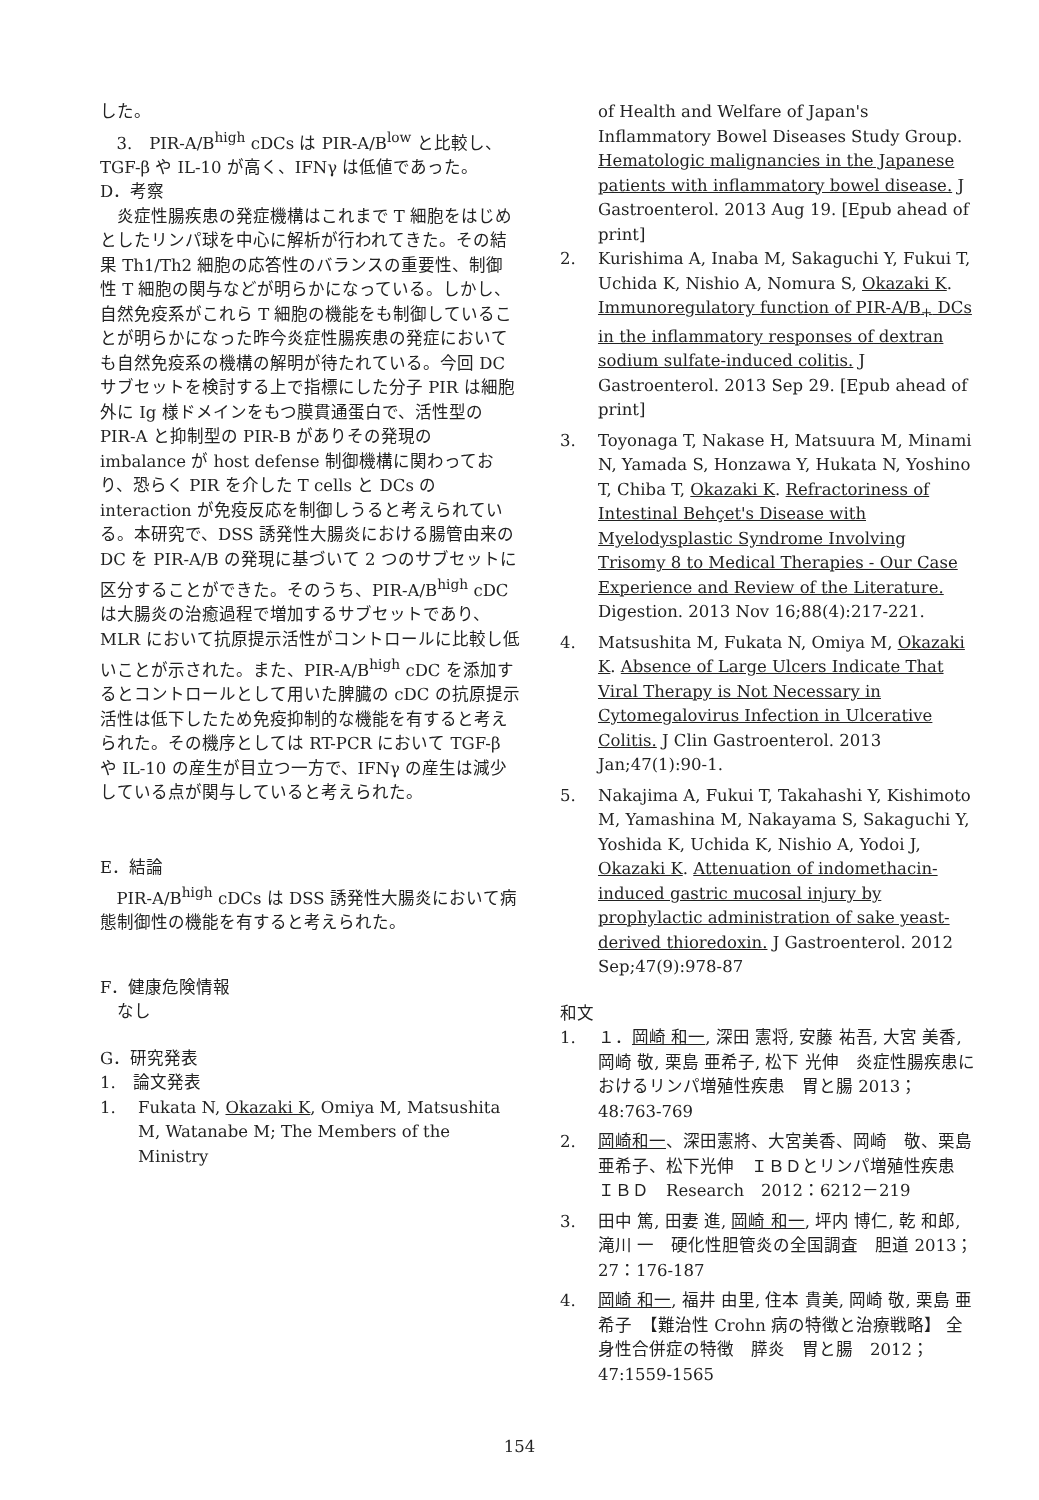した。
3.　PIR-A/B<sup>high</sup> cDCs は PIR-A/B<sup>low</sup> と比較し、TGF-β や IL-10 が高く、IFNγ は低値であった。
D．考察
炎症性腸疾患の発症機構はこれまで T 細胞をはじめとしたリンパ球を中心に解析が行われてきた。その結果 Th1/Th2 細胞の応答性のバランスの重要性、制御性 T 細胞の関与などが明らかになっている。しかし、自然免疫系がこれら T 細胞の機能をも制御していることが明らかになった昨今炎症性腸疾患の発症においても自然免疫系の機構の解明が待たれている。今回 DC サブセットを検討する上で指標にした分子 PIR は細胞外に Ig 様ドメインをもつ膜貫通蛋白で、活性型の PIR-A と抑制型の PIR-B がありその発現の imbalance が host defense 制御機構に関わっており、恐らく PIR を介した T cells と DCs の interaction が免疫反応を制御しうると考えられている。本研究で、DSS 誘発性大腸炎における腸管由来の DC を PIR-A/B の発現に基づいて 2 つのサブセットに区分することができた。そのうち、PIR-A/B<sup>high</sup> cDC は大腸炎の治癒過程で増加するサブセットであり、MLR において抗原提示活性がコントロールに比較し低いことが示された。また、PIR-A/B<sup>high</sup> cDC を添加するとコントロールとして用いた脾臓の cDC の抗原提示活性は低下したため免疫抑制的な機能を有すると考えられた。その機序としては RT-PCR において TGF-β や IL-10 の産生が目立つ一方で、IFNγ の産生は減少している点が関与していると考えられた。
E．結論
PIR-A/B<sup>high</sup> cDCs は DSS 誘発性大腸炎において病態制御性の機能を有すると考えられた。
F．健康危険情報
　なし
G．研究発表
1.　論文発表
1. Fukata N, Okazaki K, Omiya M, Matsushita M, Watanabe M; The Members of the Ministry
of Health and Welfare of Japan's Inflammatory Bowel Diseases Study Group. Hematologic malignancies in the Japanese patients with inflammatory bowel disease. J Gastroenterol. 2013 Aug 19. [Epub ahead of print]
2. Kurishima A, Inaba M, Sakaguchi Y, Fukui T, Uchida K, Nishio A, Nomura S, Okazaki K. Immunoregulatory function of PIR-A/B<sub>+</sub> DCs in the inflammatory responses of dextran sodium sulfate-induced colitis. J Gastroenterol. 2013 Sep 29. [Epub ahead of print]
3. Toyonaga T, Nakase H, Matsuura M, Minami N, Yamada S, Honzawa Y, Hukata N, Yoshino T, Chiba T, Okazaki K. Refractoriness of Intestinal Behçet's Disease with Myelodysplastic Syndrome Involving Trisomy 8 to Medical Therapies - Our Case Experience and Review of the Literature. Digestion. 2013 Nov 16;88(4):217-221.
4. Matsushita M, Fukata N, Omiya M, Okazaki K. Absence of Large Ulcers Indicate That Viral Therapy is Not Necessary in Cytomegalovirus Infection in Ulcerative Colitis. J Clin Gastroenterol. 2013 Jan;47(1):90-1.
5. Nakajima A, Fukui T, Takahashi Y, Kishimoto M, Yamashina M, Nakayama S, Sakaguchi Y, Yoshida K, Uchida K, Nishio A, Yodoi J, Okazaki K. Attenuation of indomethacin-induced gastric mucosal injury by prophylactic administration of sake yeast-derived thioredoxin. J Gastroenterol. 2012 Sep;47(9):978-87
和文
1. １．岡崎 和一, 深田 憲将, 安藤 祐吾, 大宮 美香, 岡崎 敬, 栗島 亜希子, 松下 光伸　炎症性腸疾患におけるリンパ増殖性疾患　胃と腸 2013；48:763-769
2. 岡崎和一、深田憲將、大宮美香、岡崎　敬、栗島亜希子、松下光伸　ＩＢＤとリンパ増殖性疾患　ＩＢＤ　Research　2012：6212－219
3. 田中 篤, 田妻 進, 岡崎 和一, 坪内 博仁, 乾 和郎, 滝川 一　硬化性胆管炎の全国調査　胆道 2013；27：176-187
4. 岡崎 和一, 福井 由里, 住本 貴美, 岡崎 敬, 栗島 亜希子　【難治性 Crohn 病の特徴と治療戦略】 全身性合併症の特徴　膵炎　胃と腸　2012；47:1559-1565
154